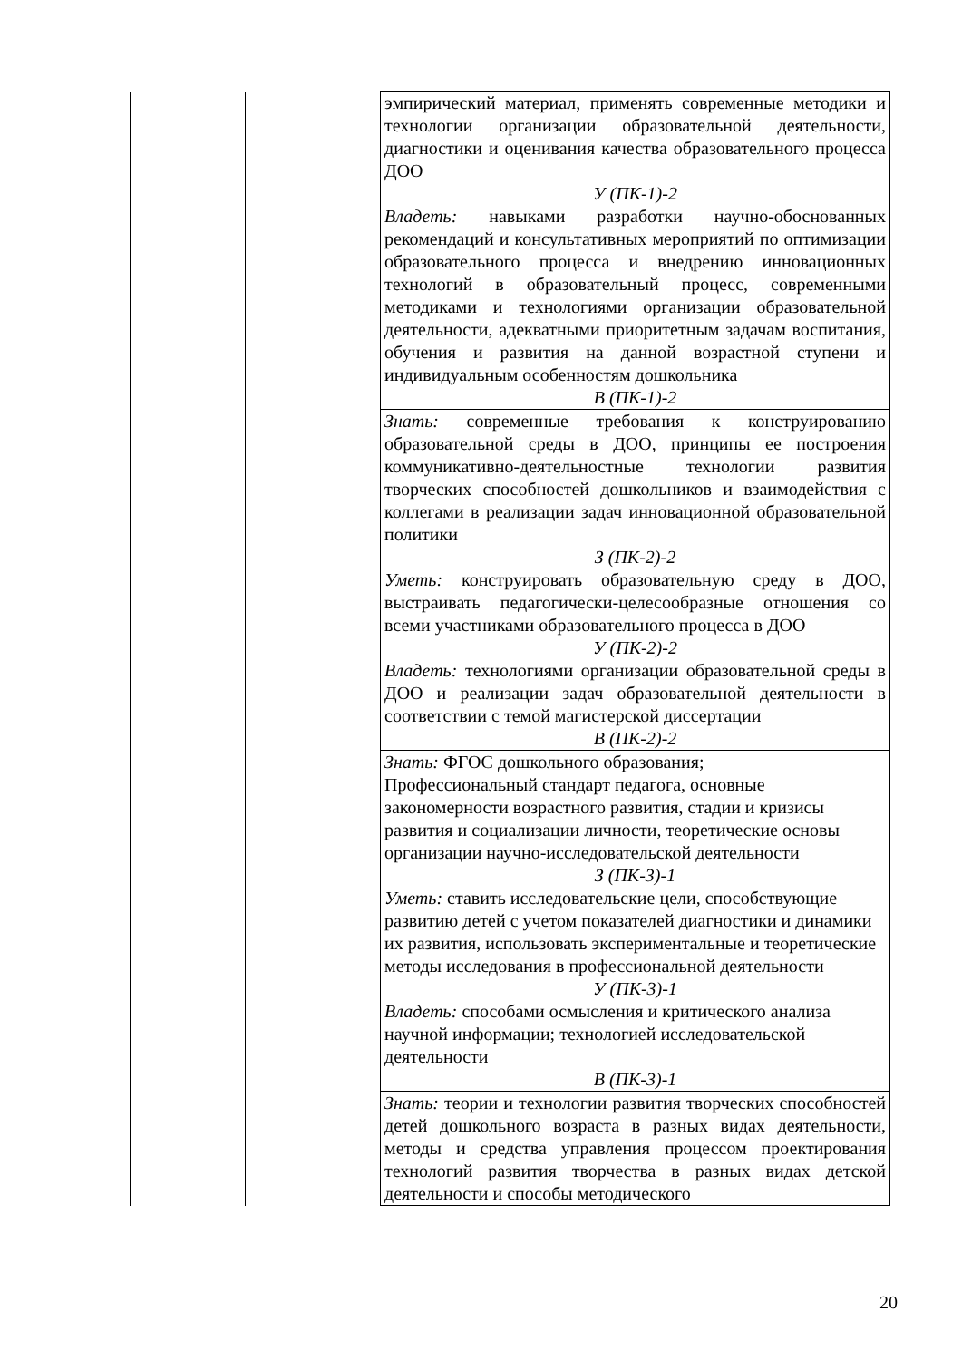| | | эмпирический материал, применять современные методики и технологии организации образовательной деятельности, диагностики и оценивания качества образовательного процесса ДОО У (ПК-1)-2 Владеть: навыками разработки научно-обоснованных рекомендаций и консультативных мероприятий по оптимизации образовательного процесса и внедрению инновационных технологий в образовательный процесс, современными методиками и технологиями организации образовательной деятельности, адекватными приоритетным задачам воспитания, обучения и развития на данной возрастной ступени и индивидуальным особенностям дошкольника В (ПК-1)-2 |
| | | Знать: современные требования к конструированию образовательной среды в ДОО, принципы ее построения коммуникативно-деятельностные технологии развития творческих способностей дошкольников и взаимодействия с коллегами в реализации задач инновационной образовательной политики З (ПК-2)-2 Уметь: конструировать образовательную среду в ДОО, выстраивать педагогически-целесообразные отношения со всеми участниками образовательного процесса в ДОО У (ПК-2)-2 Владеть: технологиями организации образовательной среды в ДОО и реализации задач образовательной деятельности в соответствии с темой магистерской диссертации В (ПК-2)-2 |
| | | Знать: ФГОС дошкольного образования; Профессиональный стандарт педагога, основные закономерности возрастного развития, стадии и кризисы развития и социализации личности, теоретические основы организации научно-исследовательской деятельности З (ПК-3)-1 Уметь: ставить исследовательские цели, способствующие развитию детей с учетом показателей диагностики и динамики их развития, использовать экспериментальные и теоретические методы исследования в профессиональной деятельности У (ПК-3)-1 Владеть: способами осмысления и критического анализа научной информации; технологией исследовательской деятельности В (ПК-3)-1 |
| | | Знать: теории и технологии развития творческих способностей детей дошкольного возраста в разных видах деятельности, методы и средства управления процессом проектирования технологий развития творчества в разных видах детской деятельности и способы методического |
20